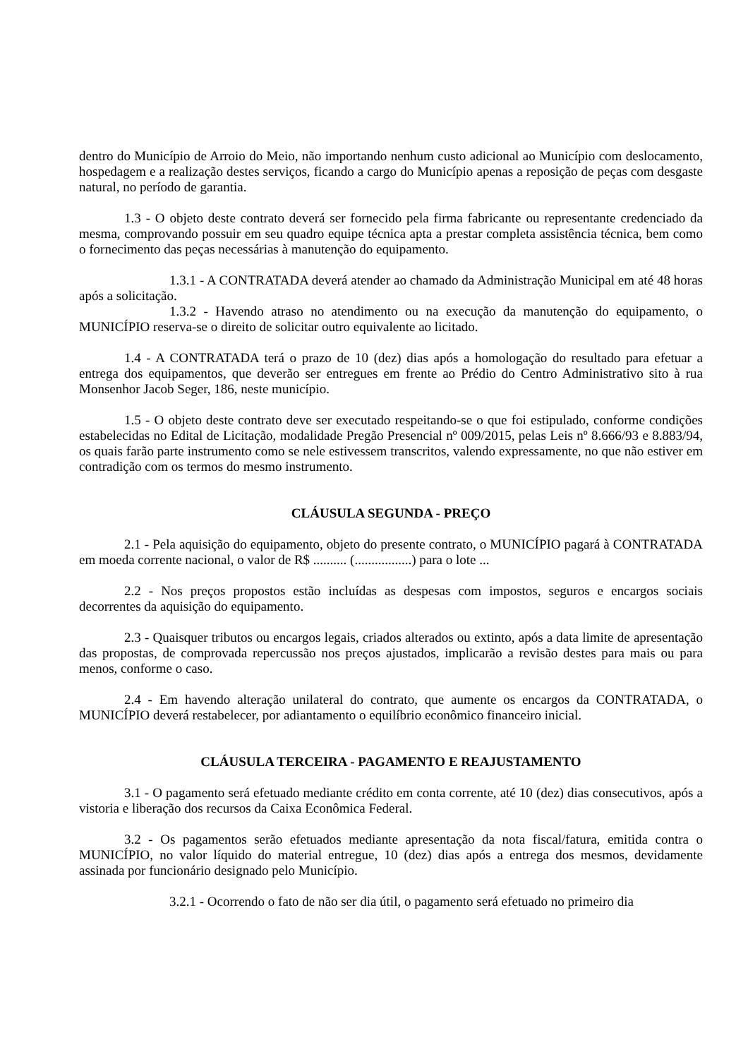dentro do Município de Arroio do Meio, não importando nenhum custo adicional ao Município com deslocamento, hospedagem e a realização destes serviços, ficando a cargo do Município apenas a reposição de peças com desgaste natural, no período de garantia.
1.3 - O objeto deste contrato deverá ser fornecido pela firma fabricante ou representante credenciado da mesma, comprovando possuir em seu quadro equipe técnica apta a prestar completa assistência técnica, bem como o fornecimento das peças necessárias à manutenção do equipamento.
1.3.1 - A CONTRATADA deverá atender ao chamado da Administração Municipal em até 48 horas após a solicitação.
1.3.2 - Havendo atraso no atendimento ou na execução da manutenção do equipamento, o MUNICÍPIO reserva-se o direito de solicitar outro equivalente ao licitado.
1.4 - A CONTRATADA terá o prazo de 10 (dez) dias após a homologação do resultado para efetuar a entrega dos equipamentos, que deverão ser entregues em frente ao Prédio do Centro Administrativo sito à rua Monsenhor Jacob Seger, 186, neste município.
1.5 - O objeto deste contrato deve ser executado respeitando-se o que foi estipulado, conforme condições estabelecidas no Edital de Licitação, modalidade Pregão Presencial nº 009/2015, pelas Leis nº 8.666/93 e 8.883/94, os quais farão parte instrumento como se nele estivessem transcritos, valendo expressamente, no que não estiver em contradição com os termos do mesmo instrumento.
CLÁUSULA SEGUNDA - PREÇO
2.1 - Pela aquisição do equipamento, objeto do presente contrato, o MUNICÍPIO pagará à CONTRATADA em moeda corrente nacional, o valor de R$ .......... (.................) para o lote ...
2.2 - Nos preços propostos estão incluídas as despesas com impostos, seguros e encargos sociais decorrentes da aquisição do equipamento.
2.3 - Quaisquer tributos ou encargos legais, criados alterados ou extinto, após a data limite de apresentação das propostas, de comprovada repercussão nos preços ajustados, implicarão a revisão destes para mais ou para menos, conforme o caso.
2.4 - Em havendo alteração unilateral do contrato, que aumente os encargos da CONTRATADA, o MUNICÍPIO deverá restabelecer, por adiantamento o equilíbrio econômico financeiro inicial.
CLÁUSULA TERCEIRA - PAGAMENTO E REAJUSTAMENTO
3.1 - O pagamento será efetuado mediante crédito em conta corrente, até 10 (dez) dias consecutivos, após a vistoria e liberação dos recursos da Caixa Econômica Federal.
3.2 - Os pagamentos serão efetuados mediante apresentação da nota fiscal/fatura, emitida contra o MUNICÍPIO, no valor líquido do material entregue, 10 (dez) dias após a entrega dos mesmos, devidamente assinada por funcionário designado pelo Município.
3.2.1 - Ocorrendo o fato de não ser dia útil, o pagamento será efetuado no primeiro dia